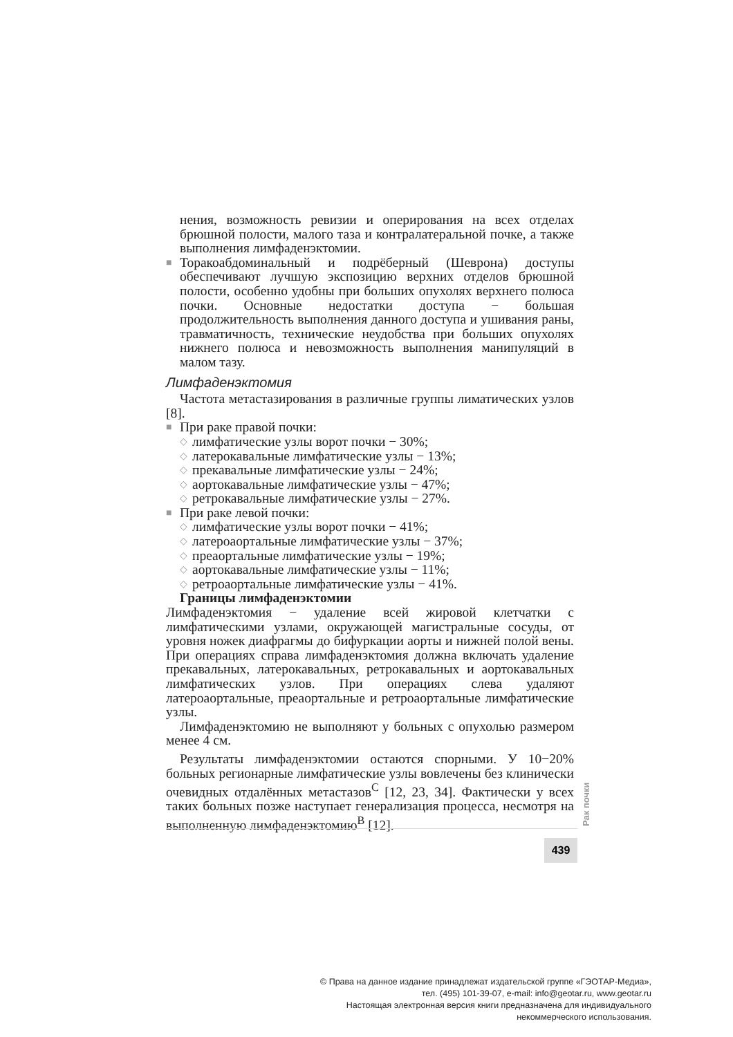нения, возможность ревизии и оперирования на всех отделах брюшной полости, малого таза и контралатеральной почке, а также выполнения лимфаденэктомии.
■ Торакоабдоминальный и подрёберный (Шеврона) доступы обеспечивают лучшую экспозицию верхних отделов брюшной полости, особенно удобны при больших опухолях верхнего полюса почки. Основные недостатки доступа − большая продолжительность выполнения данного доступа и ушивания раны, травматичность, технические неудобства при больших опухолях нижнего полюса и невозможность выполнения манипуляций в малом тазу.
Лимфаденэктомия
Частота метастазирования в различные группы лиматических узлов [8].
■ При раке правой почки:
◇ лимфатические узлы ворот почки − 30%;
◇ латерокавальные лимфатические узлы − 13%;
◇ прекавальные лимфатические узлы − 24%;
◇ аортокавальные лимфатические узлы − 47%;
◇ ретрокавальные лимфатические узлы − 27%.
■ При раке левой почки:
◇ лимфатические узлы ворот почки − 41%;
◇ латероаортальные лимфатические узлы − 37%;
◇ преаортальные лимфатические узлы − 19%;
◇ аортокавальные лимфатические узлы − 11%;
◇ ретроаортальные лимфатические узлы − 41%.
Границы лимфаденэктомии
Лимфаденэктомия − удаление всей жировой клетчатки с лимфатическими узлами, окружающей магистральные сосуды, от уровня ножек диафрагмы до бифуркации аорты и нижней полой вены. При операциях справа лимфаденэктомия должна включать удаление прекавальных, латерокавальных, ретрокавальных и аортокавальных лимфатических узлов. При операциях слева удаляют латероаортальные, преаортальные и ретроаортальные лимфатические узлы.
Лимфаденэктомию не выполняют у больных с опухолью размером менее 4 см.
Результаты лимфаденэктомии остаются спорными. У 10−20% больных регионарные лимфатические узлы вовлечены без клинически очевидных отдалённых метастазов<sup>C</sup> [12, 23, 34]. Фактически у всех таких больных позже наступает генерализация процесса, несмотря на выполненную лимфаденэктомию<sup>B</sup> [12].
Рак почки
439
© Права на данное издание принадлежат издательской группе «ГЭОТАР-Медиа»,
тел. (495) 101-39-07, e-mail: info@geotar.ru, www.geotar.ru
Настоящая электронная версия книги предназначена для индивидуального
некоммерческого использования.